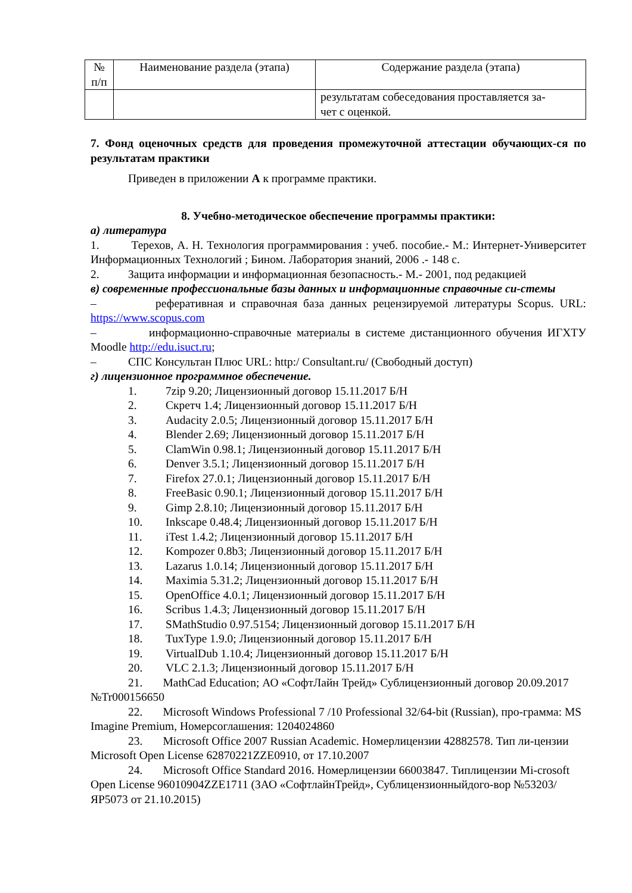| № п/п | Наименование раздела (этапа) | Содержание раздела (этапа) |
| --- | --- | --- |
| | | результатам собеседования проставляется за- чет с оценкой. |
7. Фонд оценочных средств для проведения промежуточной аттестации обучающих-ся по результатам практики
Приведен в приложении А к программе практики.
8. Учебно-методическое обеспечение программы практики:
а) литература
1. Терехов, А. Н. Технология программирования : учеб. пособие.- М.: Интернет-Университет Информационных Технологий ; Бином. Лаборатория знаний, 2006 .- 148 с.
2. Защита информации и информационная безопасность.- М.- 2001, под редакцией
в) современные профессиональные базы данных и информационные справочные си-стемы
– реферативная и справочная база данных рецензируемой литературы Scopus. URL: https://www.scopus.com
– информационно-справочные материалы в системе дистанционного обучения ИГХТУ Moodle http://edu.isuct.ru;
– СПС Консультан Плюс URL: http:/ Consultant.ru/ (Свободный доступ)
г) лицензионное программное обеспечение.
1. 7zip 9.20; Лицензионный договор 15.11.2017 Б/Н
2. Скретч 1.4; Лицензионный договор 15.11.2017 Б/Н
3. Audacity 2.0.5; Лицензионный договор 15.11.2017 Б/Н
4. Blender 2.69; Лицензионный договор 15.11.2017 Б/Н
5. ClamWin 0.98.1; Лицензионный договор 15.11.2017 Б/Н
6. Denver 3.5.1; Лицензионный договор 15.11.2017 Б/Н
7. Firefox 27.0.1; Лицензионный договор 15.11.2017 Б/Н
8. FreeBasic 0.90.1; Лицензионный договор 15.11.2017 Б/Н
9. Gimp 2.8.10; Лицензионный договор 15.11.2017 Б/Н
10. Inkscape 0.48.4; Лицензионный договор 15.11.2017 Б/Н
11. iTest 1.4.2; Лицензионный договор 15.11.2017 Б/Н
12. Kompozer 0.8b3; Лицензионный договор 15.11.2017 Б/Н
13. Lazarus 1.0.14; Лицензионный договор 15.11.2017 Б/Н
14. Maximia 5.31.2; Лицензионный договор 15.11.2017 Б/Н
15. OpenOffice 4.0.1; Лицензионный договор 15.11.2017 Б/Н
16. Scribus 1.4.3; Лицензионный договор 15.11.2017 Б/Н
17. SMathStudio 0.97.5154; Лицензионный договор 15.11.2017 Б/Н
18. TuxType 1.9.0; Лицензионный договор 15.11.2017 Б/Н
19. VirtualDub 1.10.4; Лицензионный договор 15.11.2017 Б/Н
20. VLC 2.1.3; Лицензионный договор 15.11.2017 Б/Н
21. MathCad Education; АО «СофтЛайн Трейд» Сублицензионный договор 20.09.2017 №Tr000156650
22. Microsoft Windows Professional 7 /10 Professional 32/64-bit (Russian), про-грамма: MS Imagine Premium, Номерсоглашения: 1204024860
23. Microsoft Office 2007 Russian Academic. Номерлицензии 42882578. Тип ли-цензии Microsoft Open License 62870221ZZE0910, от 17.10.2007
24. Microsoft Office Standard 2016. Номерлицензии 66003847. Типлицензии Mi-crosoft Open License 96010904ZZE1711 (ЗАО «СофтлайнТрейд», Сублицензионныйдого-вор №53203/ЯР5073 от 21.10.2015)